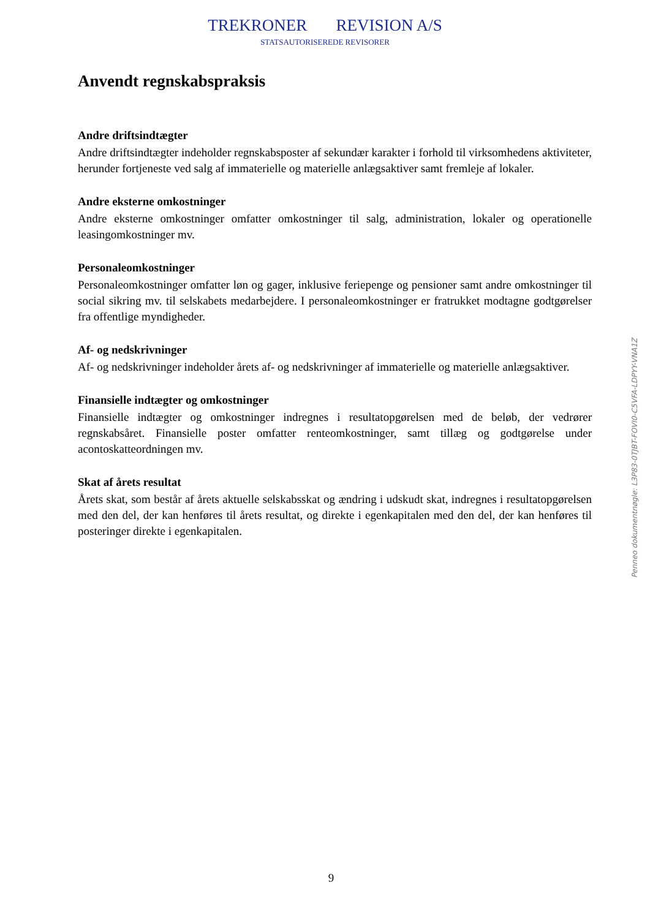TREKRONER REVISION A/S
STATSAUTORISEREDE REVISORER
Anvendt regnskabspraksis
Andre driftsindtægter
Andre driftsindtægter indeholder regnskabsposter af sekundær karakter i forhold til virksomhedens aktiviteter, herunder fortjeneste ved salg af immaterielle og materielle anlægsaktiver samt fremleje af lokaler.
Andre eksterne omkostninger
Andre eksterne omkostninger omfatter omkostninger til salg, administration, lokaler og operationelle leasingomkostninger mv.
Personaleomkostninger
Personaleomkostninger omfatter løn og gager, inklusive feriepenge og pensioner samt andre omkostninger til social sikring mv. til selskabets medarbejdere. I personaleomkostninger er fratrukket modtagne godtgørelser fra offentlige myndigheder.
Af- og nedskrivninger
Af- og nedskrivninger indeholder årets af- og nedskrivninger af immaterielle og materielle anlægsaktiver.
Finansielle indtægter og omkostninger
Finansielle indtægter og omkostninger indregnes i resultatopgørelsen med de beløb, der vedrører regnskabsåret. Finansielle poster omfatter renteomkostninger, samt tillæg og godtgørelse under acontoskatteordningen mv.
Skat af årets resultat
Årets skat, som består af årets aktuelle selskabsskat og ændring i udskudt skat, indregnes i resultatopgørelsen med den del, der kan henføres til årets resultat, og direkte i egenkapitalen med den del, der kan henføres til posteringer direkte i egenkapitalen.
Penneo dokumentnøgle: L3P83-0TJBT-FOVI0-C5VFA-LDPYY-VNA1Z
9